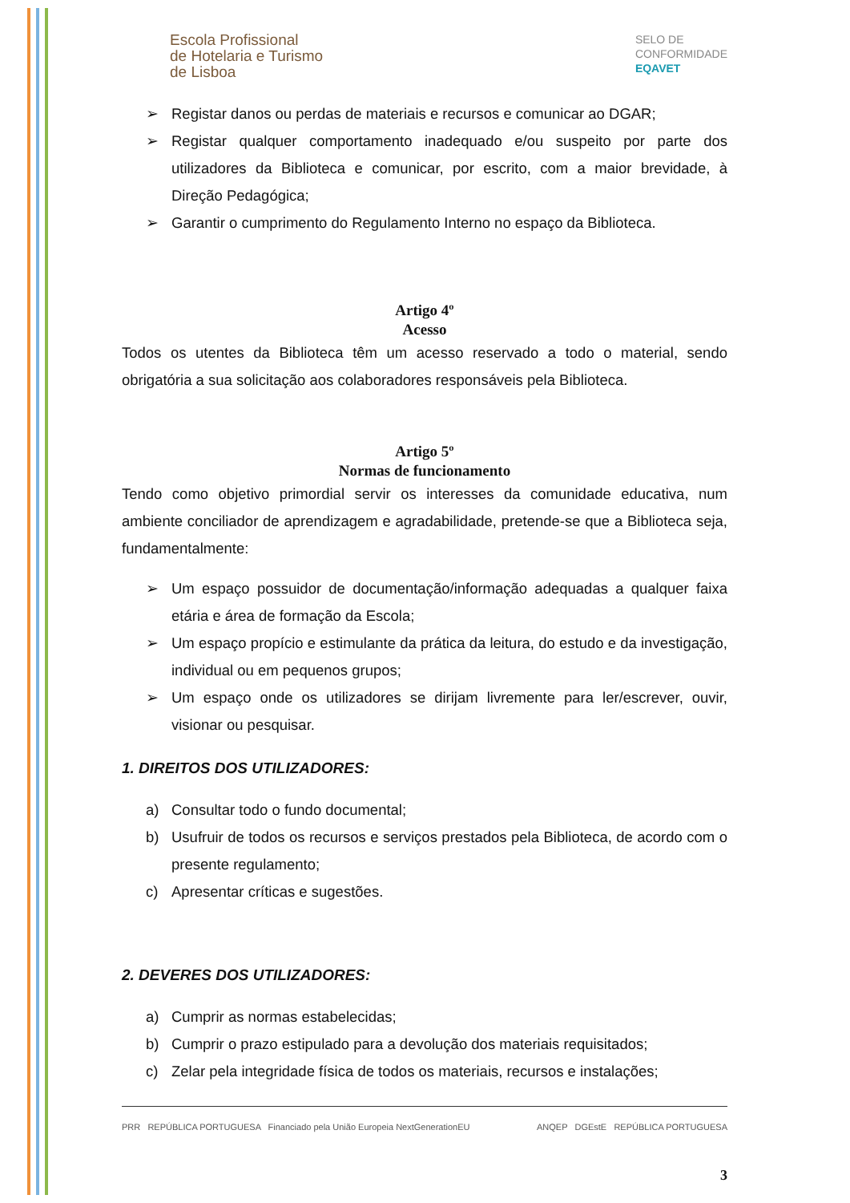Escola Profissional
de Hotelaria e Turismo
de Lisboa
SELO DE
CONFORMIDADE
EQAVET
➢ Registar danos ou perdas de materiais e recursos e comunicar ao DGAR;
➢ Registar qualquer comportamento inadequado e/ou suspeito por parte dos utilizadores da Biblioteca e comunicar, por escrito, com a maior brevidade, à Direção Pedagógica;
➢ Garantir o cumprimento do Regulamento Interno no espaço da Biblioteca.
Artigo 4º
Acesso
Todos os utentes da Biblioteca têm um acesso reservado a todo o material, sendo obrigatória a sua solicitação aos colaboradores responsáveis pela Biblioteca.
Artigo 5º
Normas de funcionamento
Tendo como objetivo primordial servir os interesses da comunidade educativa, num ambiente conciliador de aprendizagem e agradabilidade, pretende-se que a Biblioteca seja, fundamentalmente:
➢ Um espaço possuidor de documentação/informação adequadas a qualquer faixa etária e área de formação da Escola;
➢ Um espaço propício e estimulante da prática da leitura, do estudo e da investigação, individual ou em pequenos grupos;
➢ Um espaço onde os utilizadores se dirijam livremente para ler/escrever, ouvir, visionar ou pesquisar.
1. DIREITOS DOS UTILIZADORES:
a) Consultar todo o fundo documental;
b) Usufruir de todos os recursos e serviços prestados pela Biblioteca, de acordo com o presente regulamento;
c) Apresentar críticas e sugestões.
2. DEVERES DOS UTILIZADORES:
a) Cumprir as normas estabelecidas;
b) Cumprir o prazo estipulado para a devolução dos materiais requisitados;
c) Zelar pela integridade física de todos os materiais, recursos e instalações;
PRR REPÚBLICA PORTUGUESA Financiado pela União Europeia NextGenerationEU ANQEP DGEstE REPÚBLICA PORTUGUESA
3